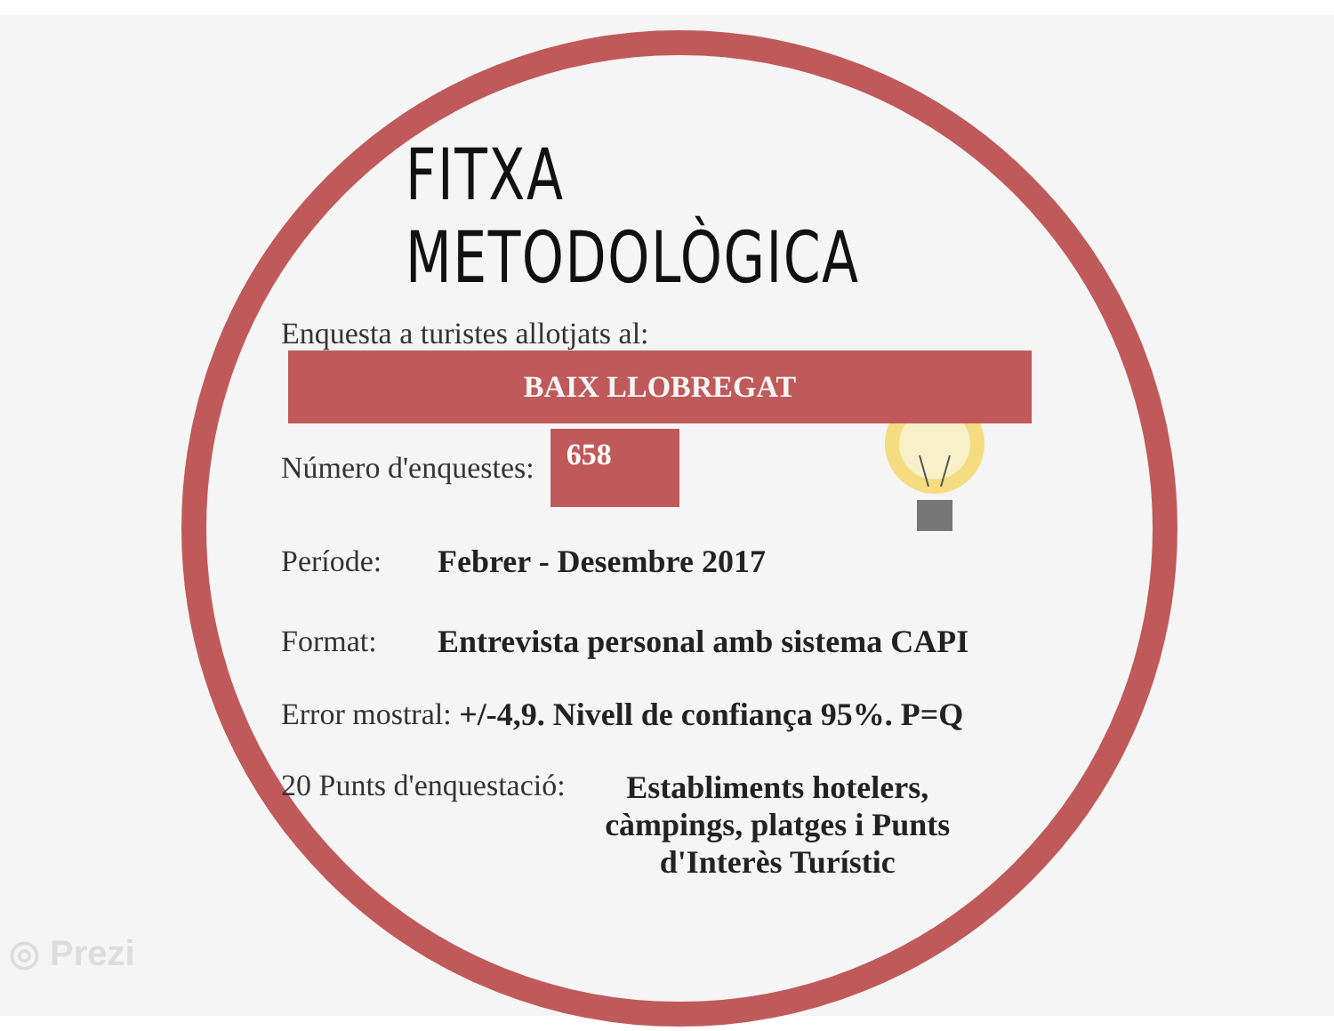FITXA METODOLÒGICA
Enquesta a turistes allotjats al:
BAIX LLOBREGAT
Número d'enquestes: 658
Període: Febrer - Desembre 2017
Format: Entrevista personal amb sistema CAPI
Error mostral: +/-4,9. Nivell de confiança 95%. P=Q
20 Punts d'enquestació: Establiments hotelers, càmpings, platges i Punts d'Interès Turístic
◎ Prezi